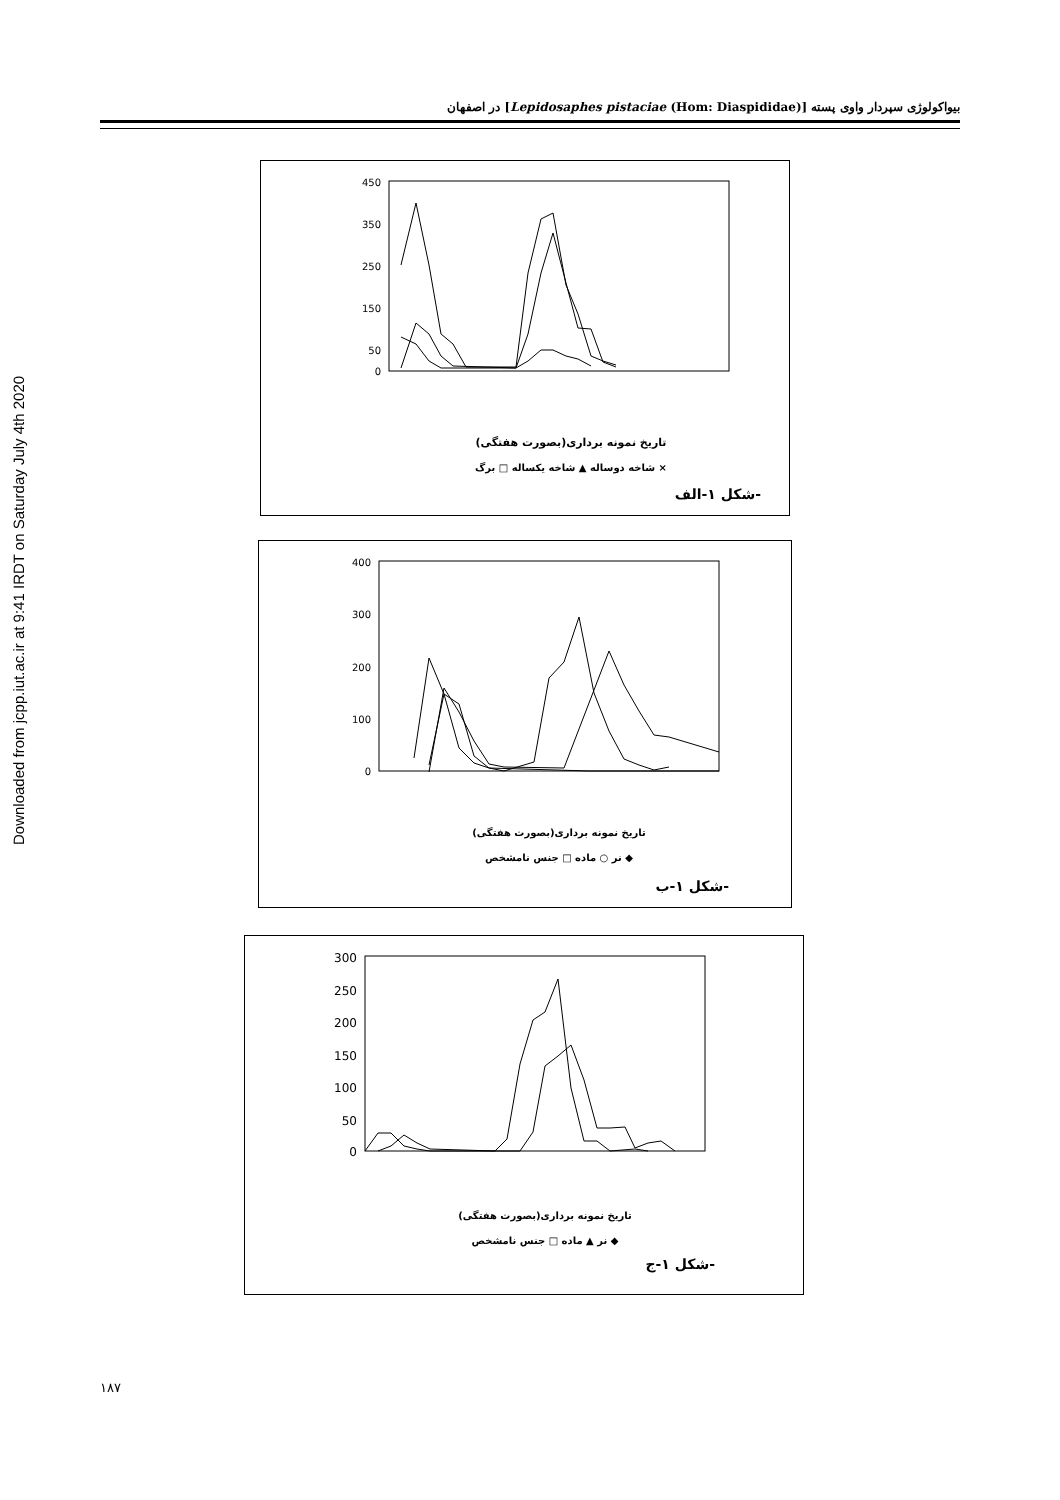Downloaded from jcpp.iut.ac.ir at 9:41 IRDT on Saturday July 4th 2020
بیواکولوژی سپردار واوی پسته [Lepidosaphes pistaciae (Hom: Diaspididae)] در اصفهان
450
350
250
150
50
0
تاریخ نمونه برداری(بصورت هفتگی)
شاخه دوساله ▲ شاخه یکساله □ برگ ×
شکل ۱-الف-
400
300
200
100
0
تاریخ نمونه برداری(بصورت هفتگی)
نر ○ ماده □ جنس نامشخص ◆
شکل ۱-ب-
300
250
200
150
100
50
0
تاریخ نمونه برداری(بصورت هفتگی)
نر ▲ ماده □ جنس نامشخص ◆
شکل ۱-ج-
۱۸۷